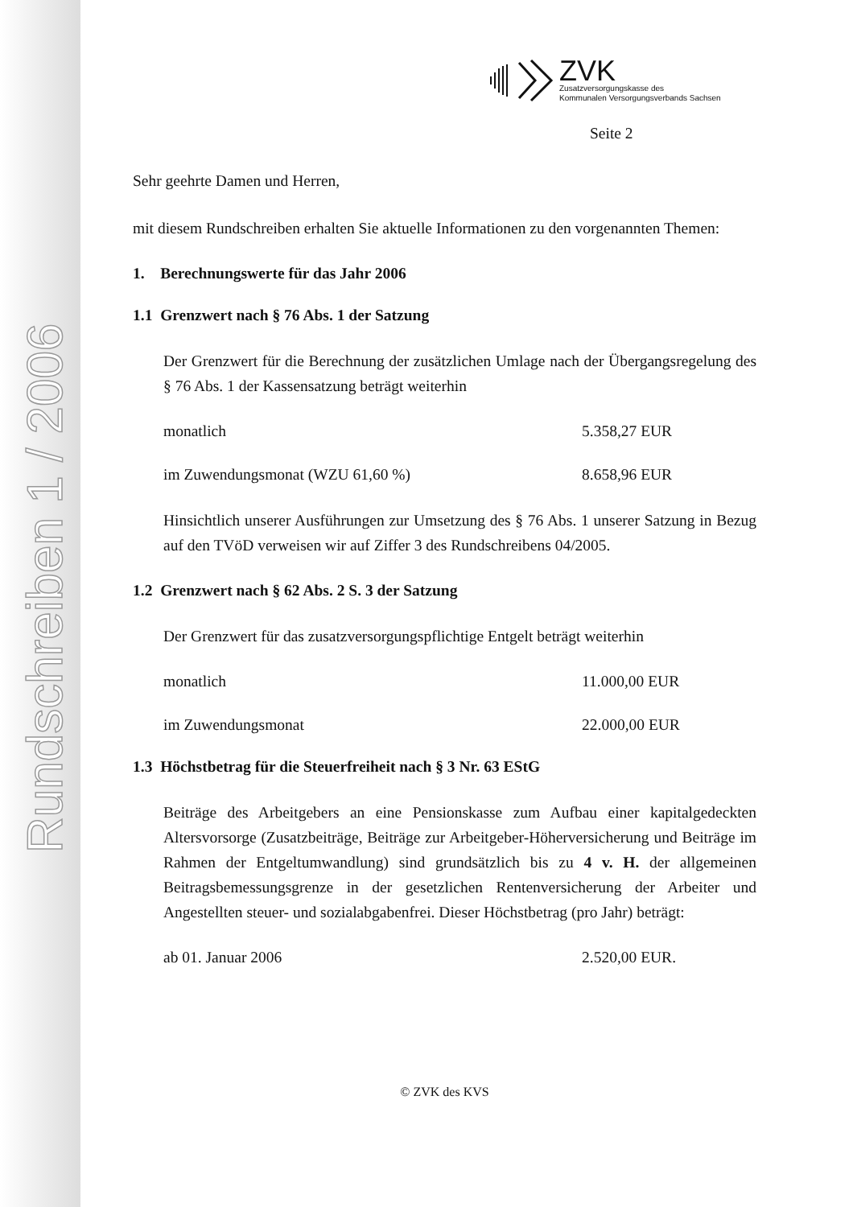Rundschreiben 1 / 2006
ZVK
Zusatzversorgungskasse des
Kommunalen Versorgungsverbands Sachsen
Seite 2
Sehr geehrte Damen und Herren,
mit diesem Rundschreiben erhalten Sie aktuelle Informationen zu den vorgenannten Themen:
1. Berechnungswerte für das Jahr 2006
1.1 Grenzwert nach § 76 Abs. 1 der Satzung
Der Grenzwert für die Berechnung der zusätzlichen Umlage nach der Übergangsregelung des § 76 Abs. 1 der Kassensatzung beträgt weiterhin
monatlich 5.358,27 EUR
im Zuwendungsmonat (WZU 61,60 %) 8.658,96 EUR
Hinsichtlich unserer Ausführungen zur Umsetzung des § 76 Abs. 1 unserer Satzung in Bezug auf den TVöD verweisen wir auf Ziffer 3 des Rundschreibens 04/2005.
1.2 Grenzwert nach § 62 Abs. 2 S. 3 der Satzung
Der Grenzwert für das zusatzversorgungspflichtige Entgelt beträgt weiterhin
monatlich 11.000,00 EUR
im Zuwendungsmonat 22.000,00 EUR
1.3 Höchstbetrag für die Steuerfreiheit nach § 3 Nr. 63 EStG
Beiträge des Arbeitgebers an eine Pensionskasse zum Aufbau einer kapitalgedeckten Altersvorsorge (Zusatzbeiträge, Beiträge zur Arbeitgeber-Höherversicherung und Beiträge im Rahmen der Entgeltumwandlung) sind grundsätzlich bis zu 4 v. H. der allgemeinen Beitragsbemessungsgrenze in der gesetzlichen Rentenversicherung der Arbeiter und Angestellten steuer- und sozialabgabenfrei. Dieser Höchstbetrag (pro Jahr) beträgt:
ab 01. Januar 2006 2.520,00 EUR.
© ZVK des KVS